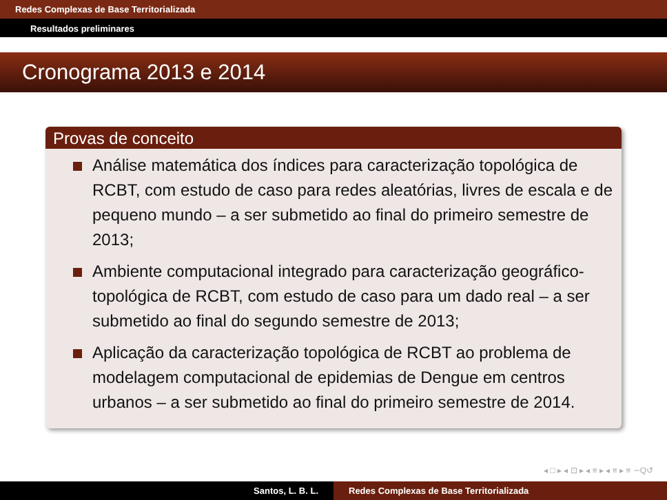Redes Complexas de Base Territorializada
Resultados preliminares
Cronograma 2013 e 2014
Provas de conceito
Análise matemática dos índices para caracterização topológica de RCBT, com estudo de caso para redes aleatórias, livres de escala e de pequeno mundo – a ser submetido ao final do primeiro semestre de 2013;
Ambiente computacional integrado para caracterização geográfico-topológica de RCBT, com estudo de caso para um dado real – a ser submetido ao final do segundo semestre de 2013;
Aplicação da caracterização topológica de RCBT ao problema de modelagem computacional de epidemias de Dengue em centros urbanos – a ser submetido ao final do primeiro semestre de 2014.
◂ □ ▸ ◂ ⊡ ▸ ◂ ≡ ▸ ◂ ≡ ▸ ≡ ∽Q↺
Santos, L. B. L. Redes Complexas de Base Territorializada